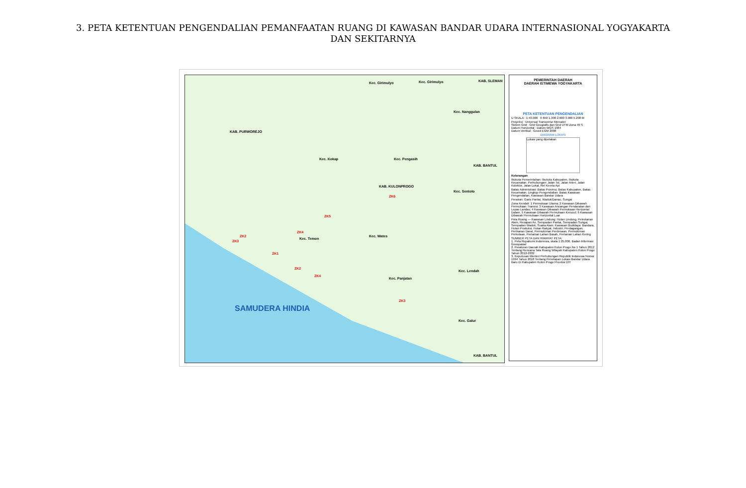3. PETA KETENTUAN PENGENDALIAN PEMANFAATAN RUANG DI KAWASAN BANDAR UDARA INTERNASIONAL YOGYAKARTA DAN SEKITARNYA
KAB. PURWOREJO
KAB. SLEMAN
KAB. BANTUL
KAB. KULONPROGO
Kec. Kokap Kec. Pengasih
Kec. Wates
Kec. Temon
Kec. Panjatan
Kec. Lendah
Kec. Galur
Kec. Sentolo
Kec. Nanggulan
Kec. Girimulyo Kec. Girimulyo
KAB. BANTUL
SAMUDERA HINDIA
ZK2
ZK3
ZK1
ZK4
ZK5
ZK6
ZK2
ZK4
ZK3
PEMERINTAH DAERAH
DAERAH ISTIMEWA YOGYAKARTA
PETA KETENTUAN PENGENDALIAN
U SKALA : 1:43.000 0 650 1.300 2.600 3.900 5.200 M
Proyeksi : Universal Transverse Mercator
Sistem Grid : Grid Geografis dan Grid UTM Zona 49 S
Datum Horizontal : Datum WGS 1984
Datum Vertikal : Geoid EGM 2008
DIAGRAM LOKASI
Lokasi yang dipetakan
Keterangan
Ibukota Pemerintahan: Ibukota Kabupaten, Ibukota Kecamatan. Perhubungan: Jalan Tol, Jalan Arteri, Jalan Kolektor, Jalan Lokal, Rel Kereta Api
Batas Administrasi: Batas Provinsi, Batas Kabupaten, Batas Kecamatan. Lingkup Pengendalian: Batas Kawasan Pengendalian, Kawasan Bandar Udara
Perairan: Garis Pantai, Waduk/Danau, Sungai
Zona Kendali: 1 Permukaan Utama; 2 Kawasan Dibawah Permukaan Transisi; 3 Kawasan Ancangan Pendaratan dan Lepas Landas; 4 Kawasan Dibawah Permukaan Horizontal Dalam; 5 Kawasan Dibawah Permukaan Kerucut; 6 Kawasan Dibawah Permukaan Horizontal Luar
Pola Ruang — Kawasan Lindung: Hutan Lindung, Pelestarian Alam, Resapan Air, Sempadan Pantai, Sempadan Sungai, Sempadan Waduk, Suaka Alam. Kawasan Budidaya: Bandara, Hutan Produksi, Hutan Rakyat, Industri, Perdagangan, Perikanan Darat, Permukiman Perdesaan, Permukiman Perkotaan, Pertanian Lahan Basah, Pertanian Lahan Kering
SUMBER PETA DAN RIWAYAT PETA:
1. Peta Rupabumi Indonesia, skala 1:25.000, Badan Informasi Geospasial
2. Peraturan Daerah Kabupaten Kulon Progo No 1 Tahun 2012 Tentang Rencana Tata Ruang Wilayah Kabupaten Kulon Progo Tahun 2012-2032
3. Keputusan Menteri Perhubungan Republik Indonesia Nomor 1994 Tahun 2018 Tentang Penetapan Lokasi Bandar Udara Baru Di Kabupaten Kulon Progo Provinsi DIY